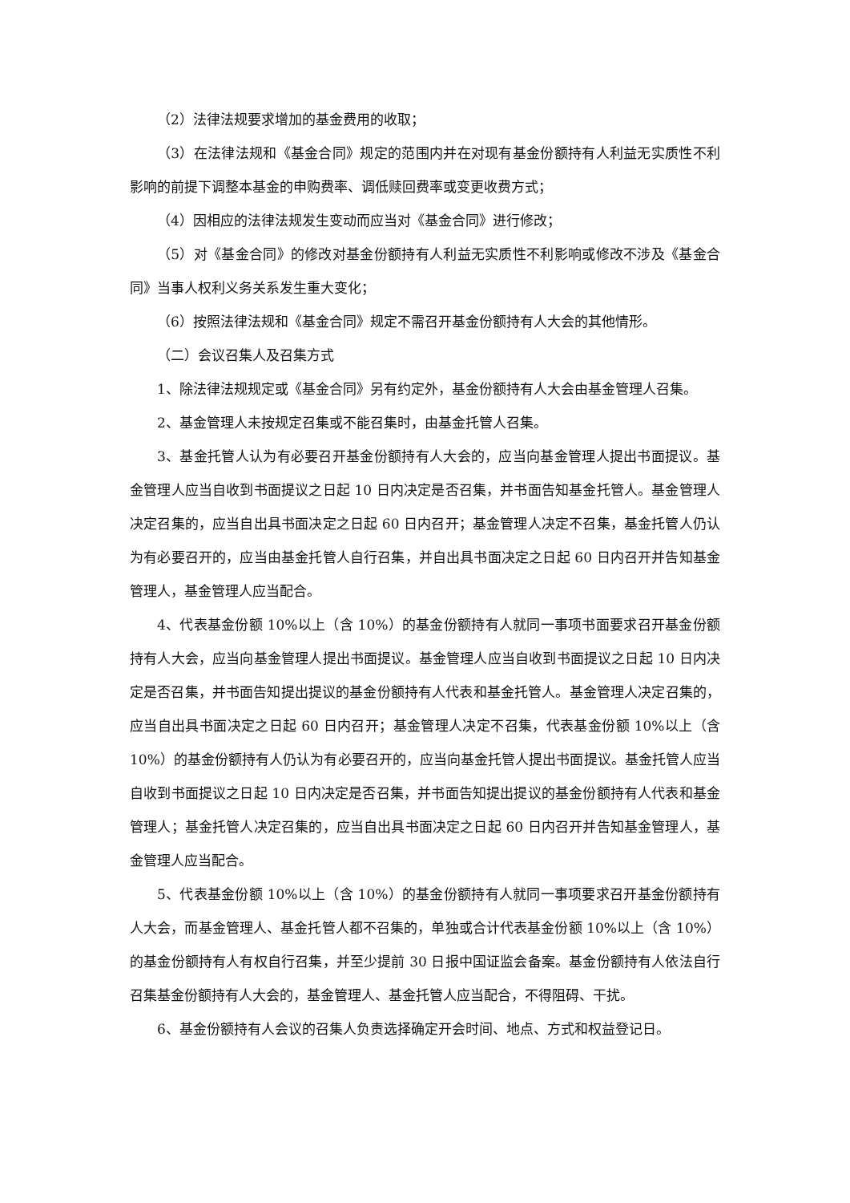（2）法律法规要求增加的基金费用的收取；
（3）在法律法规和《基金合同》规定的范围内并在对现有基金份额持有人利益无实质性不利影响的前提下调整本基金的申购费率、调低赎回费率或变更收费方式；
（4）因相应的法律法规发生变动而应当对《基金合同》进行修改；
（5）对《基金合同》的修改对基金份额持有人利益无实质性不利影响或修改不涉及《基金合同》当事人权利义务关系发生重大变化；
（6）按照法律法规和《基金合同》规定不需召开基金份额持有人大会的其他情形。
（二）会议召集人及召集方式
1、除法律法规规定或《基金合同》另有约定外，基金份额持有人大会由基金管理人召集。
2、基金管理人未按规定召集或不能召集时，由基金托管人召集。
3、基金托管人认为有必要召开基金份额持有人大会的，应当向基金管理人提出书面提议。基金管理人应当自收到书面提议之日起 10 日内决定是否召集，并书面告知基金托管人。基金管理人决定召集的，应当自出具书面决定之日起 60 日内召开；基金管理人决定不召集，基金托管人仍认为有必要召开的，应当由基金托管人自行召集，并自出具书面决定之日起 60 日内召开并告知基金管理人，基金管理人应当配合。
4、代表基金份额 10%以上（含 10%）的基金份额持有人就同一事项书面要求召开基金份额持有人大会，应当向基金管理人提出书面提议。基金管理人应当自收到书面提议之日起 10 日内决定是否召集，并书面告知提出提议的基金份额持有人代表和基金托管人。基金管理人决定召集的，应当自出具书面决定之日起 60 日内召开；基金管理人决定不召集，代表基金份额 10%以上（含 10%）的基金份额持有人仍认为有必要召开的，应当向基金托管人提出书面提议。基金托管人应当自收到书面提议之日起 10 日内决定是否召集，并书面告知提出提议的基金份额持有人代表和基金管理人；基金托管人决定召集的，应当自出具书面决定之日起 60 日内召开并告知基金管理人，基金管理人应当配合。
5、代表基金份额 10%以上（含 10%）的基金份额持有人就同一事项要求召开基金份额持有人大会，而基金管理人、基金托管人都不召集的，单独或合计代表基金份额 10%以上（含 10%）的基金份额持有人有权自行召集，并至少提前 30 日报中国证监会备案。基金份额持有人依法自行召集基金份额持有人大会的，基金管理人、基金托管人应当配合，不得阻碍、干扰。
6、基金份额持有人会议的召集人负责选择确定开会时间、地点、方式和权益登记日。